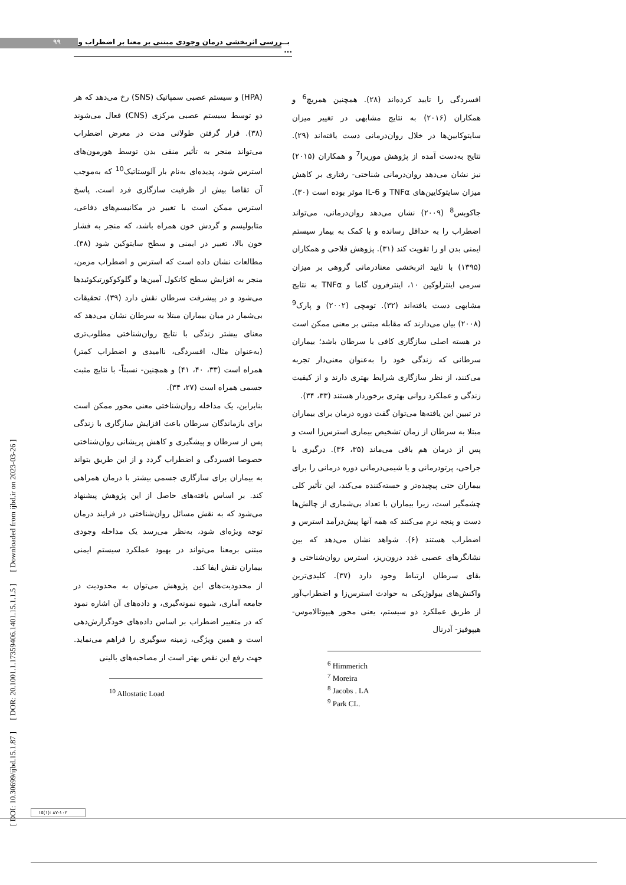۹۹
بــررسی اثربخشی درمان وجودی مبتنی بر معنا بر اضطراب و ...
[ DOI: 10.30699/ijbd.15.1.87 ] [ DOR: 20.1001.1.17359406.1401.15.1.1.5 ] [ Downloaded from ijbd.ir on 2023-03-26 ]
افسردگی را تایید کرده‌اند (۲۸). همچنین همریچ<sup>6</sup> و همکاران (۲۰۱۶) به نتایج مشابهی در تغییر میزان سایتوکایین‌ها در خلال روان‌درمانی دست یافته‌اند (۲۹). نتایج به‌دست آمده از پژوهش موریرا<sup>7</sup> و همکاران (۲۰۱۵) نیز نشان می‌دهد روان‌درمانی شناختی- رفتاری بر کاهش میزان سایتوکایین‌های TNFα و IL-6 موثر بوده است (۳۰). جاکوبس<sup>8</sup> (۲۰۰۹) نشان می‌دهد روان‌درمانی، می‌تواند اضطراب را به حداقل رسانده و با کمک به بیمار سیستم ایمنی بدن او را تقویت کند (۳۱). پژوهش فلاحی و همکاران (۱۳۹۵) با تایید اثربخشی معنادرمانی گروهی بر میزان سرمی اینترلوکین ۱۰، اینترفرون گاما و TNFα به نتایج مشابهی دست یافته‌اند (۳۲). تومچی (۲۰۰۲) و پارک<sup>9</sup> (۲۰۰۸) بیان می‌دارند که مقابله مبتنی بر معنی ممکن است در هسته اصلی سازگاری کافی با سرطان باشد؛ بیماران سرطانی که زندگی خود را به‌عنوان معنی‌دار تجربه می‌کنند، از نظر سازگاری شرایط بهتری دارند و از کیفیت زندگی و عملکرد روانی بهتری برخوردار هستند (۳۳، ۳۴).
در تبیین این یافته‌ها می‌توان گفت دوره درمان برای بیماران مبتلا به سرطان از زمان تشخیص بیماری استرس‌زا است و پس از درمان هم باقی می‌ماند (۳۵، ۳۶). درگیری با جراحی، پرتودرمانی و یا شیمی‌درمانی دوره درمانی را برای بیماران حتی پیچیده‌تر و خسته‌کننده می‌کند، این تأثیر کلی چشمگیر است، زیرا بیماران با تعداد بی‌شماری از چالش‌ها دست و پنجه نرم می‌کنند که همه آنها پیش‌درآمد استرس و اضطراب هستند (۶). شواهد نشان می‌دهد که بین نشانگرهای عصبی غدد درون‌ریز، استرس روان‌شناختی و بقای سرطان ارتباط وجود دارد (۳۷). کلیدی‌ترین واکنش‌های بیولوژیکی به حوادث استرس‌زا و اضطراب‌آور از طریق عملکرد دو سیستم، یعنی محور هیپوتالاموس- هیپوفیز- آدرنال
<sup>6</sup> Himmerich
<sup>7</sup> Moreira
<sup>8</sup> Jacobs . LA
<sup>9</sup> Park CL.
(HPA) و سیستم عصبی سمپاتیک (SNS) رخ می‌دهد که هر دو توسط سیستم عصبی مرکزی (CNS) فعال می‌شوند (۳۸). قرار گرفتن طولانی مدت در معرض اضطراب می‌تواند منجر به تأثیر منفی بدن توسط هورمون‌های استرس شود، پدیده‌ای به‌نام بار آلوستاتیک<sup>10</sup> که به‌موجب آن تقاضا بیش از ظرفیت سازگاری فرد است. پاسخ استرس ممکن است با تغییر در مکانیسم‌های دفاعی، متابولیسم و گردش خون همراه باشد، که منجر به فشار خون بالا، تغییر در ایمنی و سطح سایتوکین شود (۳۸). مطالعات نشان داده است که استرس و اضطراب مزمن، منجر به افزایش سطح کاتکول آمین‌ها و گلوکوکورتیکوئیدها می‌شود و در پیشرفت سرطان نقش دارد (۳۹). تحقیقات بی‌شمار در میان بیماران مبتلا به سرطان نشان می‌دهد که معنای بیشتر زندگی با نتایج روان‌شناختی مطلوب‌تری (به‌عنوان مثال، افسردگی، ناامیدی و اضطراب کمتر) همراه است (۳۳، ۴۰، ۴۱) و همچنین- نسبتاً- با نتایج مثبت جسمی همراه است (۲۷، ۳۴).
بنابراین، یک مداخله روان‌شناختی معنی محور ممکن است برای بازماندگان سرطان باعث افزایش سازگاری با زندگی پس از سرطان و پیشگیری و کاهش پریشانی روان‌شناختی خصوصا افسردگی و اضطراب گردد و از این طریق بتواند به بیماران برای سازگاری جسمی بیشتر با درمان همراهی کند. بر اساس یافته‌های حاصل از این پژوهش پیشنهاد می‌شود که به نقش مسائل روان‌شناختی در فرایند درمان توجه ویژه‌ای شود، به‌نظر می‌رسد یک مداخله وجودی مبتنی برمعنا می‌تواند در بهبود عملکرد سیستم ایمنی بیماران نقش ایفا کند.
از محدودیت‌های این پژوهش می‌توان به محدودیت در جامعه آماری، شیوه نمونه‌گیری، و داده‌های آن اشاره نمود که در متغییر اضطراب بر اساس داده‌های خودگزارش‌دهی است و همین ویژگی، زمینه سوگیری را فراهم می‌نماید. جهت رفع این نقص بهتر است از مصاحبه‌های بالینی
<sup>10</sup> Allostatic Load
۱۵(۱): ۸۷-۱۰۲